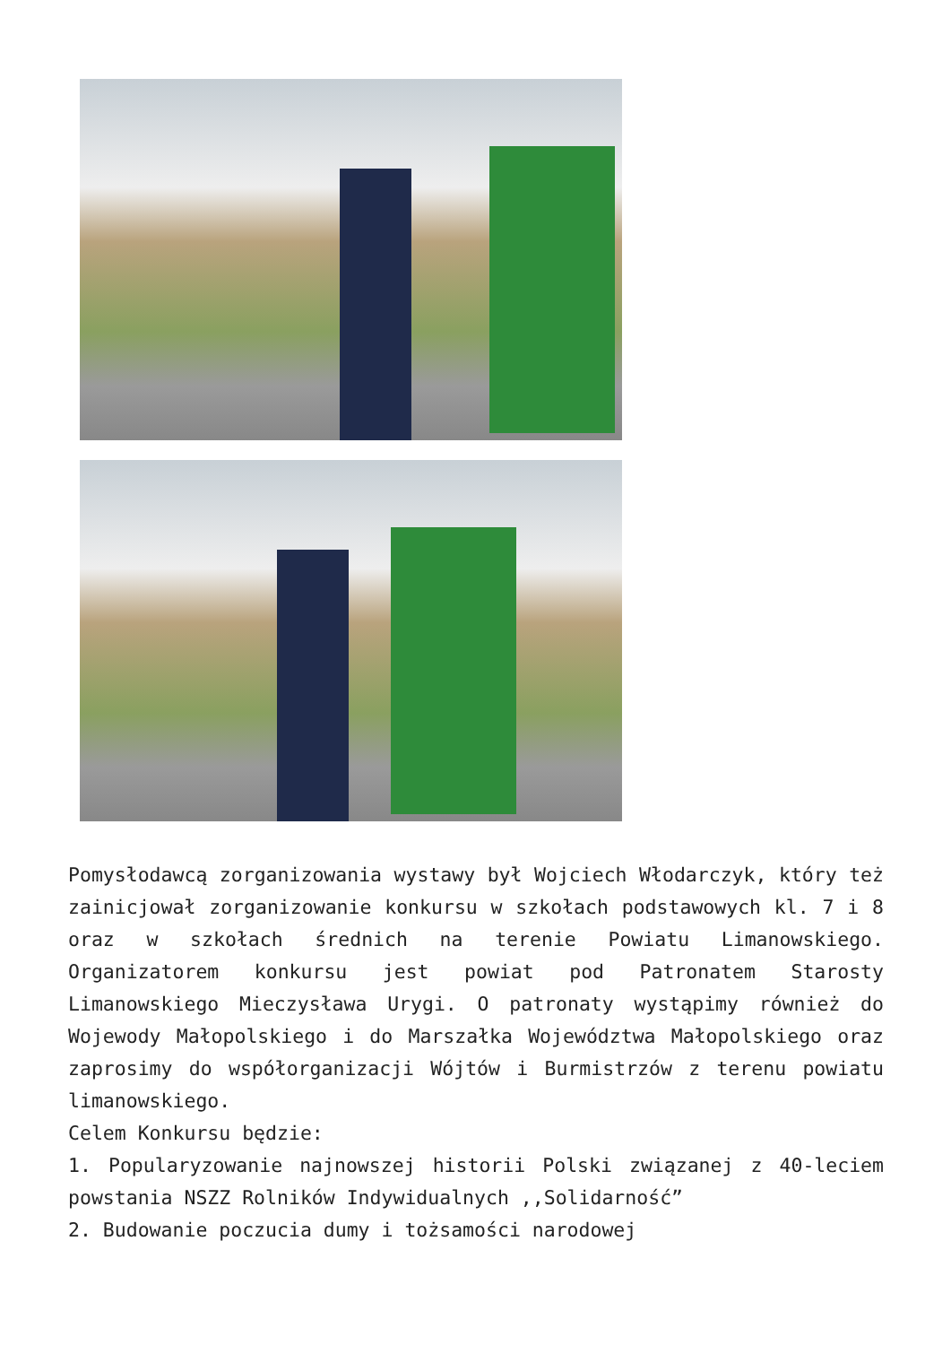Pomysłodawcą zorganizowania wystawy był Wojciech Włodarczyk, który też zainicjował zorganizowanie konkursu w szkołach podstawowych kl. 7 i 8 oraz w szkołach średnich na terenie Powiatu Limanowskiego. Organizatorem konkursu jest powiat pod Patronatem Starosty Limanowskiego Mieczysława Urygi. O patronaty wystąpimy również do Wojewody Małopolskiego i do Marszałka Województwa Małopolskiego oraz zaprosimy do współorganizacji Wójtów i Burmistrzów z terenu powiatu limanowskiego.
Celem Konkursu będzie:
1. Popularyzowanie najnowszej historii Polski związanej z 40-leciem powstania NSZZ Rolników Indywidualnych ,,Solidarność”
2. Budowanie poczucia dumy i tożsamości narodowej